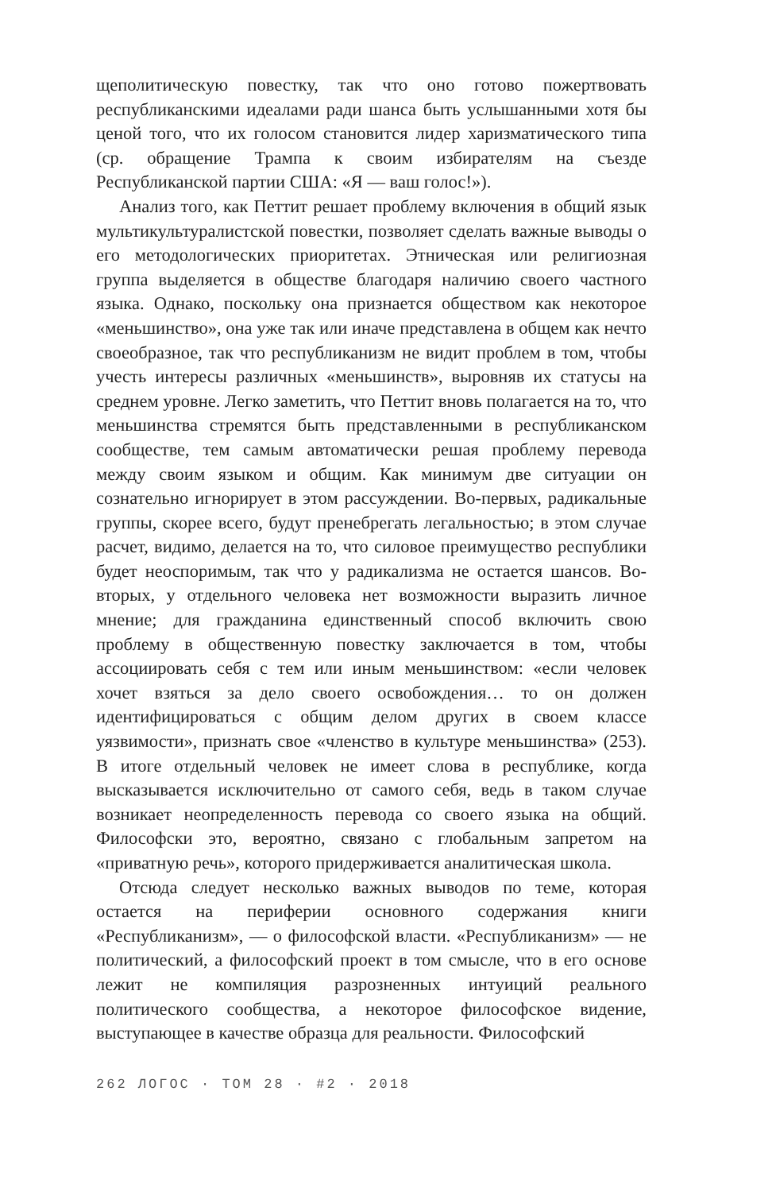щеполитическую повестку, так что оно готово пожертвовать республиканскими идеалами ради шанса быть услышанными хотя бы ценой того, что их голосом становится лидер харизматического типа (ср. обращение Трампа к своим избирателям на съезде Республиканской партии США: «Я — ваш голос!»).
Анализ того, как Петтит решает проблему включения в общий язык мультикультуралистской повестки, позволяет сделать важные выводы о его методологических приоритетах. Этническая или религиозная группа выделяется в обществе благодаря наличию своего частного языка. Однако, поскольку она признается обществом как некоторое «меньшинство», она уже так или иначе представлена в общем как нечто своеобразное, так что республиканизм не видит проблем в том, чтобы учесть интересы различных «меньшинств», выровняв их статусы на среднем уровне. Легко заметить, что Петтит вновь полагается на то, что меньшинства стремятся быть представленными в республиканском сообществе, тем самым автоматически решая проблему перевода между своим языком и общим. Как минимум две ситуации он сознательно игнорирует в этом рассуждении. Во-первых, радикальные группы, скорее всего, будут пренебрегать легальностью; в этом случае расчет, видимо, делается на то, что силовое преимущество республики будет неоспоримым, так что у радикализма не остается шансов. Во-вторых, у отдельного человека нет возможности выразить личное мнение; для гражданина единственный способ включить свою проблему в общественную повестку заключается в том, чтобы ассоциировать себя с тем или иным меньшинством: «если человек хочет взяться за дело своего освобождения… то он должен идентифицироваться с общим делом других в своем классе уязвимости», признать свое «членство в культуре меньшинства» (253). В итоге отдельный человек не имеет слова в республике, когда высказывается исключительно от самого себя, ведь в таком случае возникает неопределенность перевода со своего языка на общий. Философски это, вероятно, связано с глобальным запретом на «приватную речь», которого придерживается аналитическая школа.
Отсюда следует несколько важных выводов по теме, которая остается на периферии основного содержания книги «Республиканизм», — о философской власти. «Республиканизм» — не политический, а философский проект в том смысле, что в его основе лежит не компиляция разрозненных интуиций реального политического сообщества, а некоторое философское видение, выступающее в качестве образца для реальности. Философский
262 ЛОГОС · ТОМ 28 · #2 · 2018